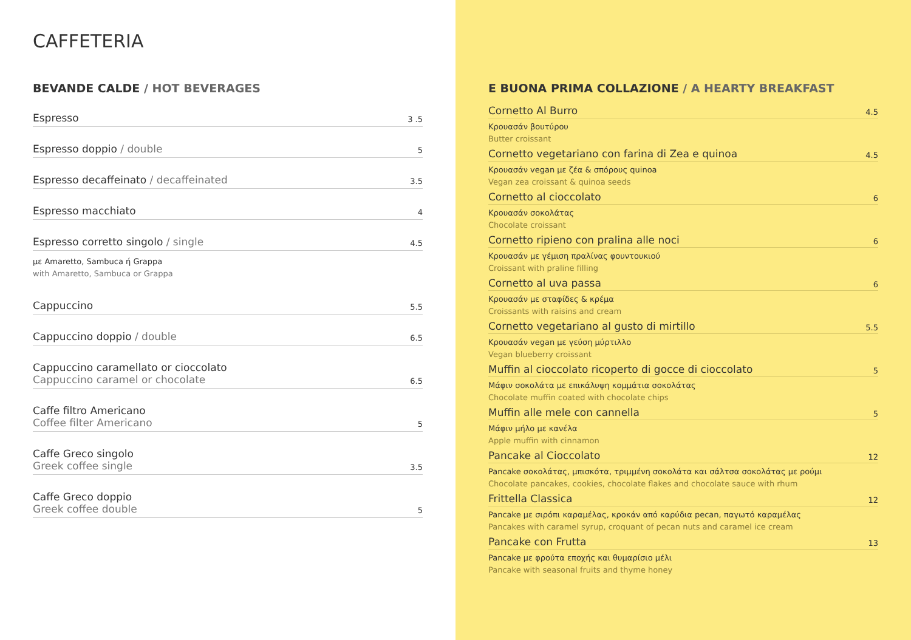CAFFETERIA
BEVANDE CALDE / HOT BEVERAGES
Espresso 3 .5
Espresso doppio / double 5
Espresso decaffeinato / decaffeinated 3.5
Espresso macchiato 4
Espresso corretto singolo / single 4.5
με Amaretto, Sambuca ή Grappa
with Amaretto, Sambuca or Grappa
Cappuccino 5.5
Cappuccino doppio / double 6.5
Cappuccino caramellato or cioccolato
Cappuccino caramel or chocolate 6.5
Caffe filtro Americano
Coffee filter Americano 5
Caffe Greco singolo
Greek coffee single 3.5
Caffe Greco doppio
Greek coffee double 5
E BUONA PRIMA COLLAZIONE / A HEARTY BREAKFAST
Cornetto Al Burro 4.5
Κρουασάν βουτύρου
Butter croissant
Cornetto vegetariano con farina di Zea e quinoa 4.5
Κρουασάν vegan με ζέα & σπόρους quinoa
Vegan zea croissant & quinoa seeds
Cornetto al cioccolato 6
Κρουασάν σοκολάτας
Chocolate croissant
Cornetto ripieno con pralina alle noci 6
Κρουασάν με γέμιση πραλίνας φουντουκιού
Croissant with praline filling
Cornetto al uva passa 6
Κρουασάν με σταφίδες & κρέμα
Croissants with raisins and cream
Cornetto vegetariano al gusto di mirtillo 5.5
Κρουασάν vegan με γεύση μύρτιλλο
Vegan blueberry croissant
Muffin al cioccolato ricoperto di gocce di cioccolato 5
Μάφιν σοκολάτα με επικάλυψη κομμάτια σοκολάτας
Chocolate muffin coated with chocolate chips
Muffin alle mele con cannella 5
Μάφιν μήλο με κανέλα
Apple muffin with cinnamon
Pancake al Cioccolato 12
Pancake σοκολάτας, μπισκότα, τριμμένη σοκολάτα και σάλτσα σοκολάτας με ρούμι
Chocolate pancakes, cookies, chocolate flakes and chocolate sauce with rhum
Frittella Classica 12
Pancake με σιρόπι καραμέλας, κροκάν από καρύδια pecan, παγωτό καραμέλας
Pancakes with caramel syrup, croquant of pecan nuts and caramel ice cream
Pancake con Frutta 13
Pancake με φρούτα εποχής και θυμαρίσιο μέλι
Pancake with seasonal fruits and thyme honey